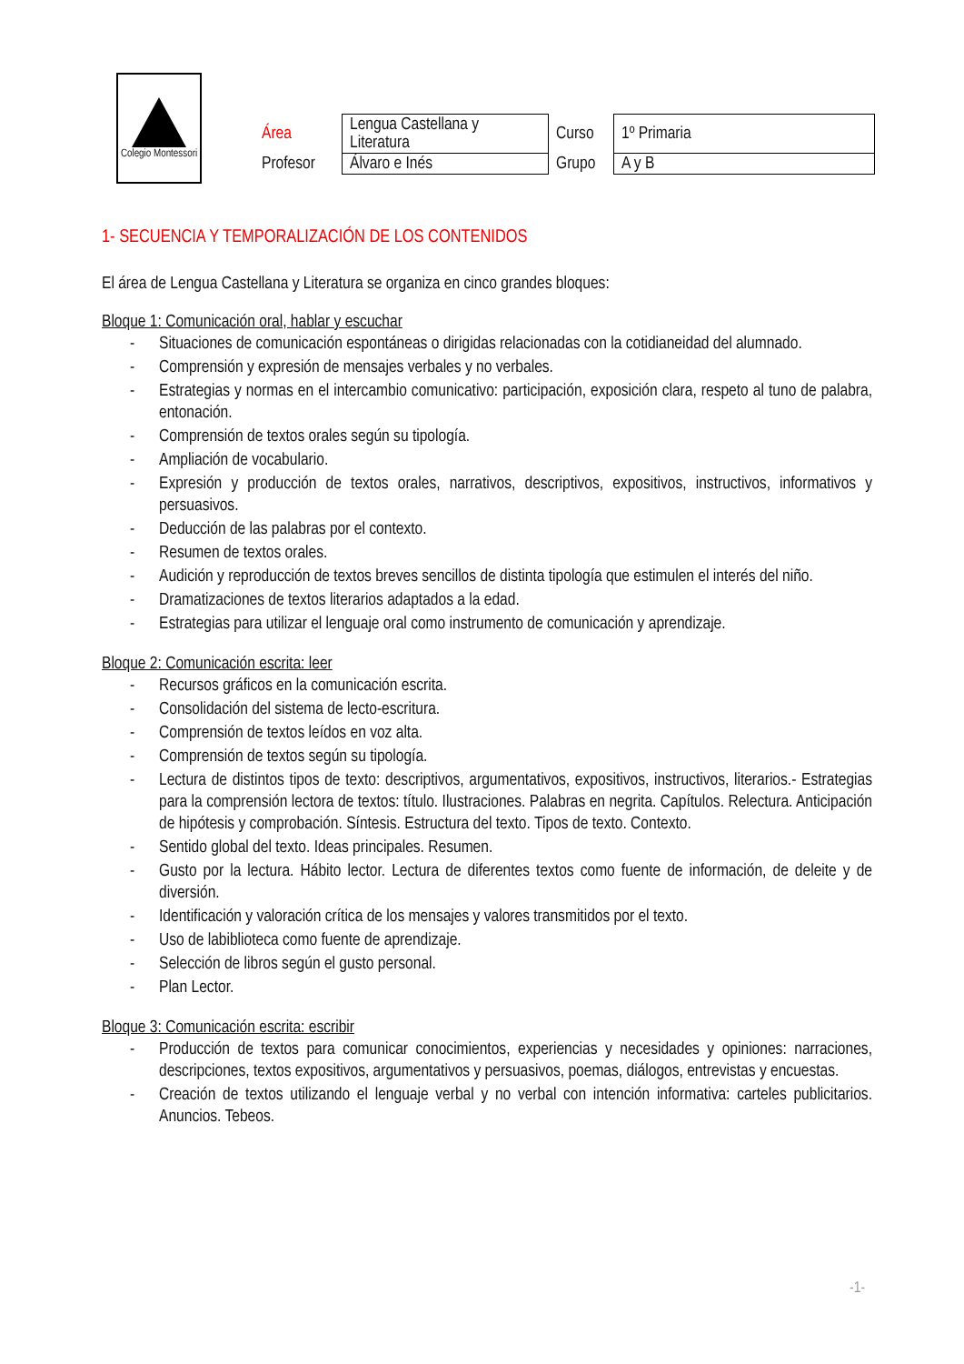Colegio Montessori
| Área | Lengua Castellana y Literatura | Curso | 1º Primaria |
| Profesor | Álvaro e Inés | Grupo | A y B |
1- SECUENCIA Y TEMPORALIZACIÓN DE LOS CONTENIDOS
El área de Lengua Castellana y Literatura se organiza en cinco grandes bloques:
Bloque 1: Comunicación oral, hablar y escuchar
- Situaciones de comunicación espontáneas o dirigidas relacionadas con la cotidianeidad del alumnado.
- Comprensión y expresión de mensajes verbales y no verbales.
- Estrategias y normas en el intercambio comunicativo: participación, exposición clara, respeto al tuno de palabra, entonación.
- Comprensión de textos orales según su tipología.
- Ampliación de vocabulario.
- Expresión y producción de textos orales, narrativos, descriptivos, expositivos, instructivos, informativos y persuasivos.
- Deducción de las palabras por el contexto.
- Resumen de textos orales.
- Audición y reproducción de textos breves sencillos de distinta tipología que estimulen el interés del niño.
- Dramatizaciones de textos literarios adaptados a la edad.
- Estrategias para utilizar el lenguaje oral como instrumento de comunicación y aprendizaje.
Bloque 2: Comunicación escrita: leer
- Recursos gráficos en la comunicación escrita.
- Consolidación del sistema de lecto-escritura.
- Comprensión de textos leídos en voz alta.
- Comprensión de textos según su tipología.
- Lectura de distintos tipos de texto: descriptivos, argumentativos, expositivos, instructivos, literarios.- Estrategias para la comprensión lectora de textos: título. Ilustraciones. Palabras en negrita. Capítulos. Relectura. Anticipación de hipótesis y comprobación. Síntesis. Estructura del texto. Tipos de texto. Contexto.
- Sentido global del texto. Ideas principales. Resumen.
- Gusto por la lectura. Hábito lector. Lectura de diferentes textos como fuente de información, de deleite y de diversión.
- Identificación y valoración crítica de los mensajes y valores transmitidos por el texto.
- Uso de labiblioteca como fuente de aprendizaje.
- Selección de libros según el gusto personal.
- Plan Lector.
Bloque 3: Comunicación escrita: escribir
- Producción de textos para comunicar conocimientos, experiencias y necesidades y opiniones: narraciones, descripciones, textos expositivos, argumentativos y persuasivos, poemas, diálogos, entrevistas y encuestas.
- Creación de textos utilizando el lenguaje verbal y no verbal con intención informativa: carteles publicitarios. Anuncios. Tebeos.
-1-